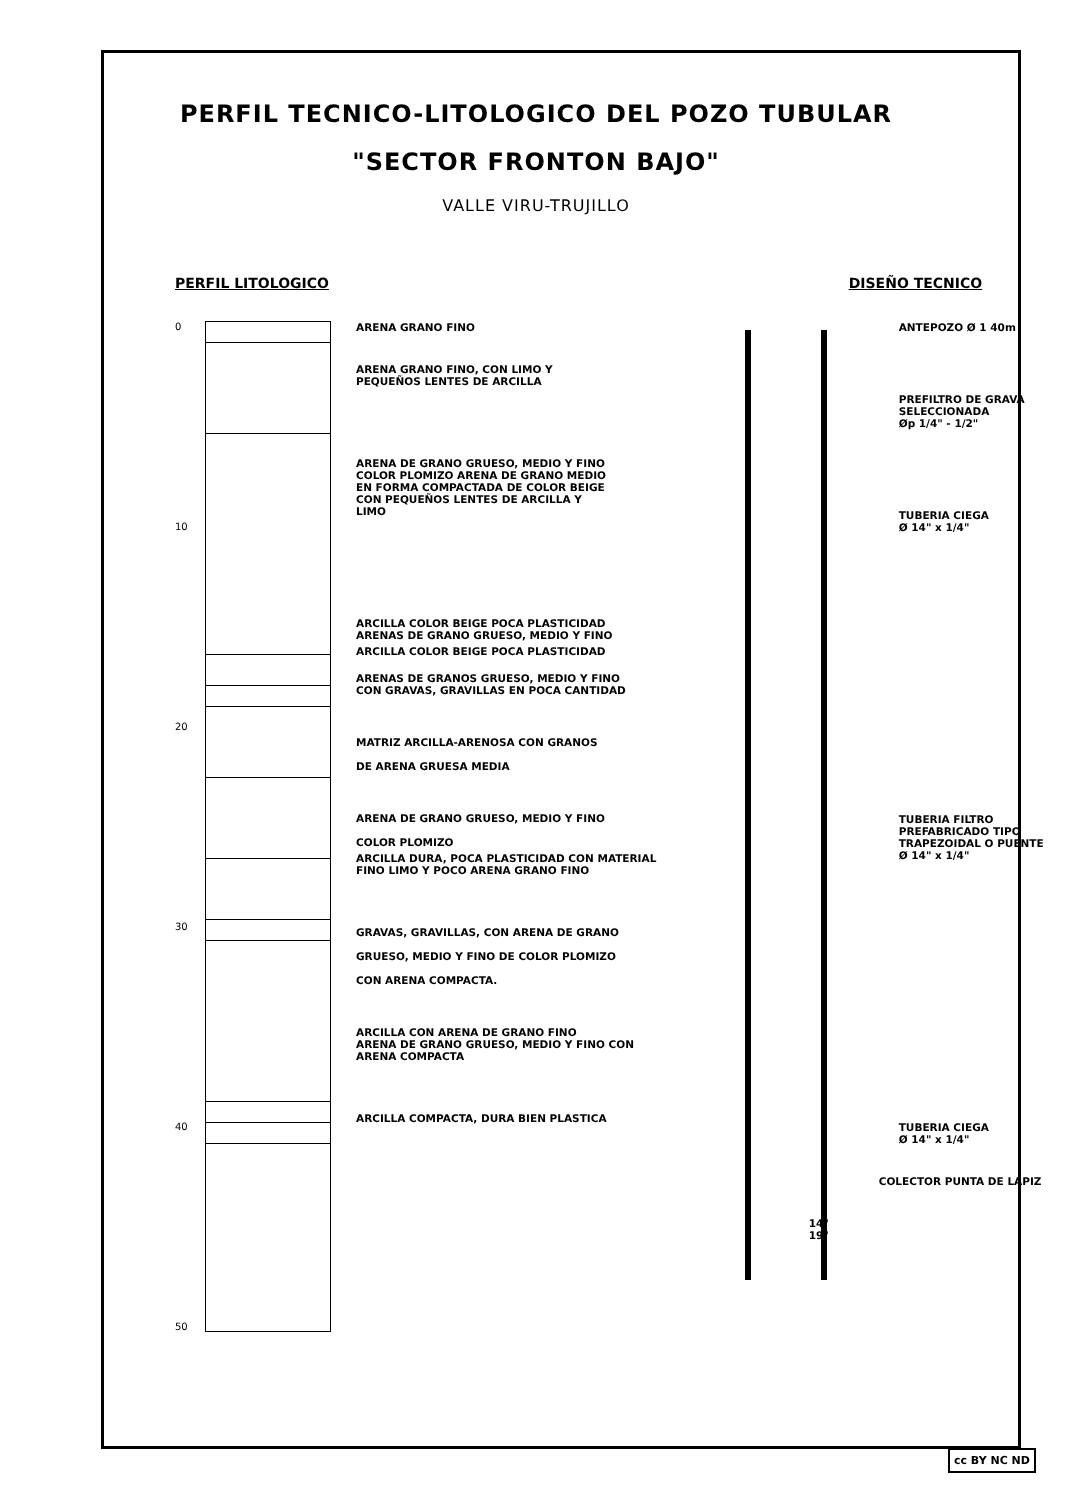PERFIL TECNICO-LITOLOGICO DEL POZO TUBULAR
"SECTOR FRONTON BAJO"
VALLE VIRU-TRUJILLO
PERFIL LITOLOGICO
0
10
20
30
40
50
ARENA GRANO FINO
ARENA GRANO FINO, CON LIMO Y
PEQUEÑOS LENTES DE ARCILLA
ARENA DE GRANO GRUESO, MEDIO Y FINO
COLOR PLOMIZO ARENA DE GRANO MEDIO
EN FORMA COMPACTADA DE COLOR BEIGE
CON PEQUEÑOS LENTES DE ARCILLA Y
LIMO
ARCILLA COLOR BEIGE POCA PLASTICIDAD
ARENAS DE GRANO GRUESO, MEDIO Y FINO
ARCILLA COLOR BEIGE POCA PLASTICIDAD
ARENAS DE GRANOS GRUESO, MEDIO Y FINO
CON GRAVAS, GRAVILLAS EN POCA CANTIDAD
MATRIZ ARCILLA-ARENOSA CON GRANOS
DE ARENA GRUESA MEDIA
ARENA DE GRANO GRUESO, MEDIO Y FINO
COLOR PLOMIZO
ARCILLA DURA, POCA PLASTICIDAD CON MATERIAL
FINO LIMO Y POCO ARENA GRANO FINO
GRAVAS, GRAVILLAS, CON ARENA DE GRANO
GRUESO, MEDIO Y FINO DE COLOR PLOMIZO
CON ARENA COMPACTA.
ARCILLA CON ARENA DE GRANO FINO
ARENA DE GRANO GRUESO, MEDIO Y FINO CON
ARENA COMPACTA
ARCILLA COMPACTA, DURA BIEN PLASTICA
DISEÑO TECNICO
ANTEPOZO Ø 1 40m
PREFILTRO DE GRAVA
SELECCIONADA
Øp 1/4" - 1/2"
TUBERIA CIEGA
Ø 14" x 1/4"
TUBERIA FILTRO
PREFABRICADO TIPO
TRAPEZOIDAL O PUENTE
Ø 14" x 1/4"
TUBERIA CIEGA
Ø 14" x 1/4"
COLECTOR PUNTA DE LAPIZ
14"
19"
cc BY NC ND